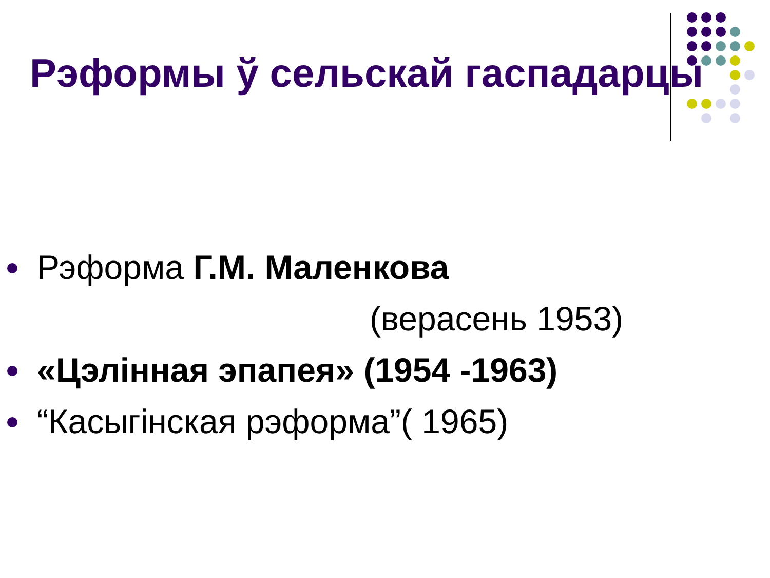Рэформы ў сельскай гаспадарцы
Рэформа Г.М. Маленкова
(верасень 1953)
«Цэлінная эпапея» (1954 -1963)
“Касыгінская рэформа”( 1965)